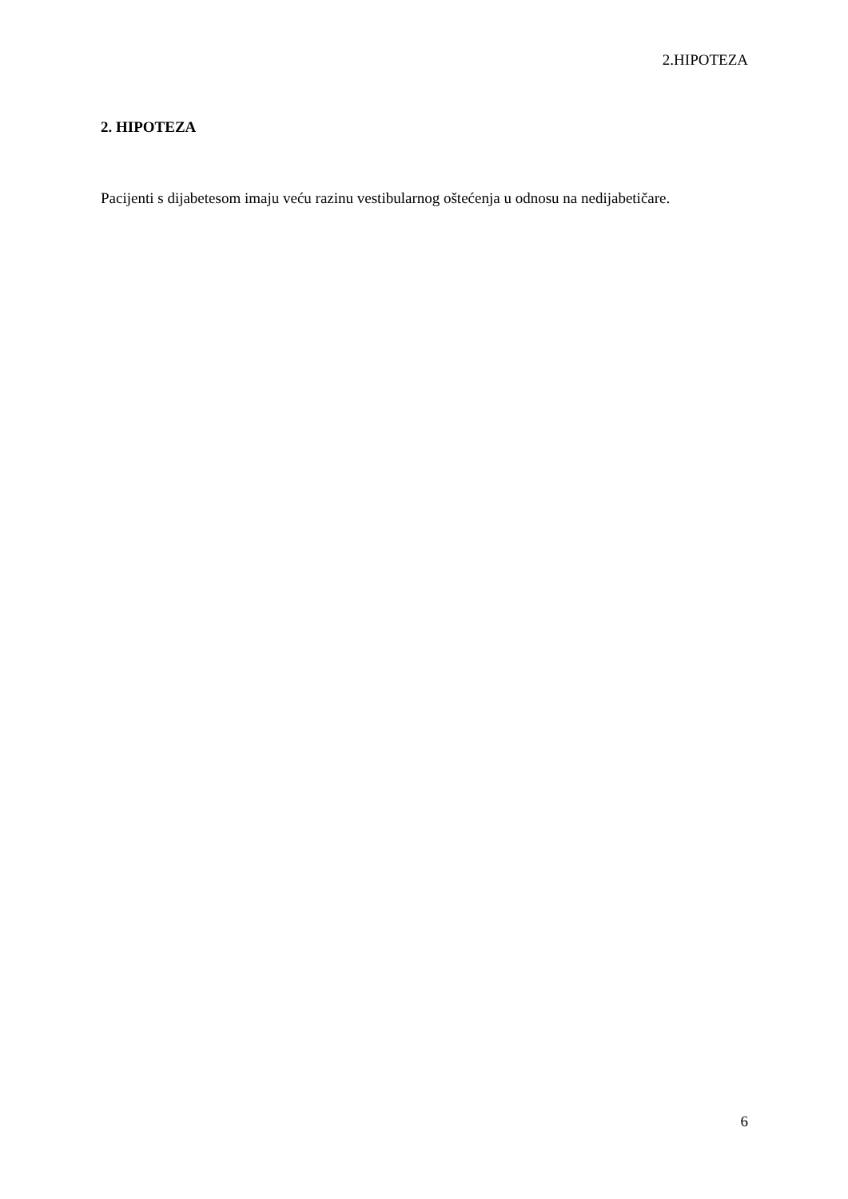2.HIPOTEZA
2. HIPOTEZA
Pacijenti s dijabetesom imaju veću razinu vestibularnog oštećenja u odnosu na nedijabetičare.
6